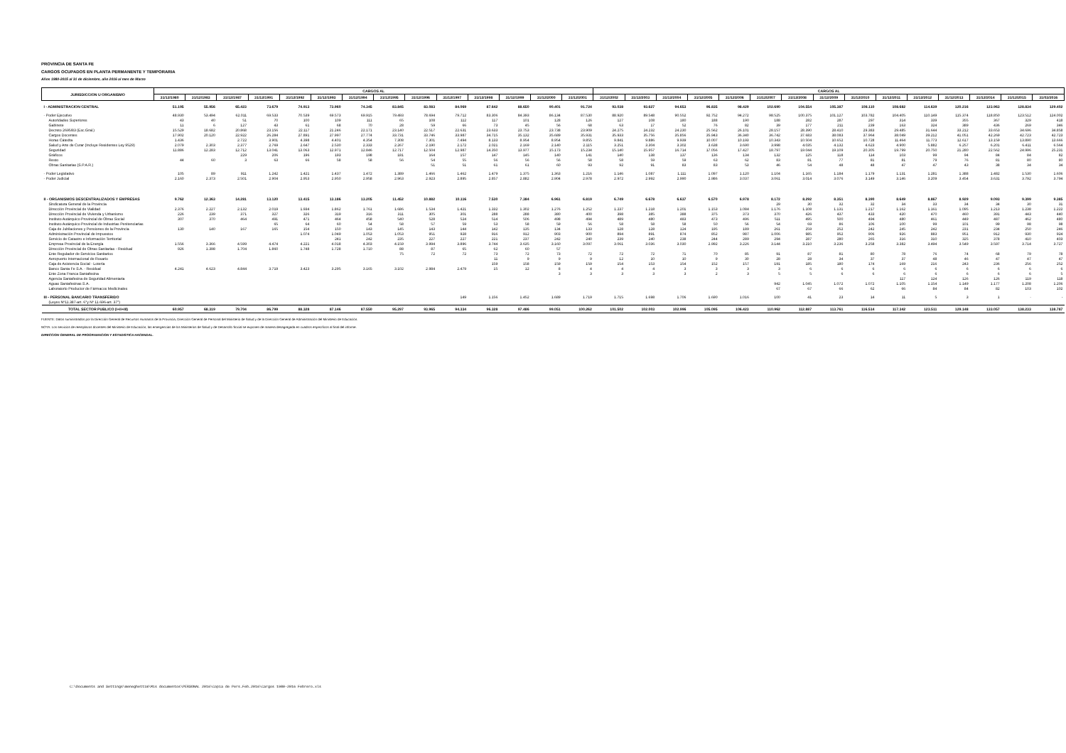PROVINCIA DE SANTA FE
CARGOS OCUPADOS EN PLANTA PERMANENTE Y TEMPORARIA
Años 1980-2015 al 31 de diciembre, año 2016 al mes de Marzo
| JURISDICCION U ORGANISMO | CARGOS AL | | | | | | | | | | | | | | CARGOS AL | | | | | | | | | | | | | | |
| --- | --- | --- | --- | --- | --- | --- | --- | --- | --- | --- | --- | --- | --- | --- | --- | --- | --- | --- | --- | --- | --- | --- | --- | --- | --- | --- | --- | --- | --- |
| | 31/12/1980 | 31/12/1983 | 31/12/1987 | 31/12/1991 | 31/12/1992 | 31/12/1993 | 31/12/1994 | 31/12/1995 | 31/12/1996 | 31/12/1997 | 31/12/1998 | 31/12/1999 | 31/12/2000 | 31/12/2001 | 31/12/2002 | 31/12/2003 | 31/12/2004 | 31/12/2005 | 31/12/2006 | 31/12/2007 | 31/12/2008 | 31/12/2009 | 31/12/2010 | 31/12/2011 | 31/12/2012 | 31/12/2013 | 31/12/2014 | 31/12/2015 | 31/03/2016 |
| I - ADMINISTRACION CENTRAL | 51.195 | 55.956 | 65.423 | 73.679 | 74.913 | 73.960 | 74.345 | 83.845 | 83.083 | 84.069 | 87.642 | 88.650 | 90.401 | 91.724 | 93.038 | 93.627 | 94.653 | 96.835 | 98.429 | 102.690 | 104.554 | 105.387 | 108.110 | 108.682 | 114.639 | 120.216 | 123.963 | 128.834 | 129.402 |
| - Poder Ejecutivo | 48.930 | 53.494 | 62.011 | 69.533 | 70.539 | 69.573 | 69.915 | 79.493 | 78.694 | 79.712 | 83.306 | 84.393 | 86.134 | 87.530 | 88.920 | 89.548 | 90.552 | 92.752 | 94.272 | 98.525 | 100.375 | 101.127 | 103.782 | 104.405 | 110.149 | 115.374 | 118.850 | 123.512 | 124.002 |
| Autoridades Superiores | 43 | 40 | 51 | 70 | 100 | 109 | 111 | 65 | 108 | 112 | 117 | 101 | 128 | 126 | 127 | 108 | 180 | 188 | 190 | 188 | 282 | 287 | 297 | 314 | 339 | 355 | 367 | 329 | 418 |
| Gabinete | 11 | 6 | 127 | 43 | 61 | 68 | 70 | 28 | 59 | 66 | 73 | 45 | 56 | 68 | 63 | 17 | 52 | 76 | 82 | 39 | 177 | 211 | 239 | 163 | 324 | 389 | 436 | 269 | 346 |
| Decreto 2695/83 (Esc.Gral.) | 15.529 | 18.682 | 20.868 | 23.156 | 22.117 | 21.246 | 22.171 | 23.140 | 22.517 | 22.631 | 23.633 | 23.753 | 23.738 | 23.909 | 24.275 | 24.232 | 24.230 | 25.562 | 26.101 | 28.157 | 28.390 | 28.410 | 29.383 | 29.485 | 31.644 | 33.212 | 33.653 | 34.696 | 34.858 |
| Cargos Docentes | 17.902 | 20.120 | 22.922 | 26.284 | 27.891 | 27.997 | 27.774 | 33.731 | 33.746 | 33.987 | 34.715 | 35.132 | 35.689 | 35.931 | 35.933 | 35.756 | 35.856 | 35.943 | 36.340 | 36.742 | 37.683 | 38.083 | 37.964 | 38.049 | 39.212 | 41.051 | 42.269 | 42.723 | 42.723 |
| Horas Cátedra | 1.436 | | 2.722 | 3.901 | 4.398 | 4.401 | 4.354 | 7.308 | 7.301 | 7.494 | 8.133 | 8.954 | 8.954 | 9.855 | 9.841 | 9.886 | 9.939 | 10.007 | 10.193 | 10.343 | 10.504 | 10.652 | 10.728 | 11.464 | 11.773 | 12.617 | 13.159 | 13.890 | 13.666 |
| Salud y Arte de Curar (Incluye Residentes Ley 9529) | 2.079 | 2.303 | 2.377 | 2.769 | 2.647 | 2.530 | 2.333 | 2.267 | 2.190 | 2.172 | 2.021 | 2.169 | 2.140 | 2.115 | 3.251 | 3.304 | 3.302 | 3.638 | 3.690 | 3.998 | 4.035 | 4.132 | 4.623 | 4.900 | 5.882 | 6.257 | 6.201 | 6.411 | 6.564 |
| Seguridad | 11.886 | 12.283 | 12.712 | 13.041 | 13.063 | 12.971 | 12.846 | 12.717 | 12.504 | 12.987 | 14.350 | 13.977 | 15.173 | 15.234 | 15.140 | 15.957 | 16.714 | 17.056 | 17.427 | 18.797 | 19.044 | 19.109 | 20.305 | 19.799 | 20.750 | 21.280 | 22.562 | 24.996 | 25.231 |
| Gráficos | | | 229 | 206 | 196 | 193 | 198 | 181 | 164 | 157 | 147 | 145 | 140 | 141 | 140 | 138 | 137 | 136 | 134 | 132 | 125 | 118 | 114 | 103 | 99 | 94 | 84 | 84 | 82 |
| Resto | 44 | 60 | 3 | 63 | 66 | 58 | 58 | 56 | 54 | 55 | 56 | 56 | 56 | 58 | 58 | 59 | 59 | 63 | 62 | 83 | 81 | 77 | 81 | 81 | 79 | 76 | 81 | 80 | 80 |
| Obras Sanitarias (S.P.A.R.) | | | | | | | | | 51 | 51 | 61 | 61 | 60 | 93 | 92 | 91 | 83 | 83 | 53 | 46 | 54 | 48 | 48 | 47 | 47 | 43 | 38 | 34 | 34 |
| - Poder Legislativo | 105 | 89 | 911 | 1.242 | 1.421 | 1.437 | 1.472 | 1.389 | 1.466 | 1.462 | 1.479 | 1.375 | 1.363 | 1.216 | 1.146 | 1.087 | 1.111 | 1.097 | 1.120 | 1.104 | 1.165 | 1.184 | 1.179 | 1.131 | 1.281 | 1.388 | 1.482 | 1.530 | 1.606 |
| - Poder Judicial | 2.160 | 2.373 | 2.501 | 2.904 | 2.953 | 2.950 | 2.958 | 2.963 | 2.923 | 2.895 | 2.857 | 2.882 | 2.904 | 2.978 | 2.972 | 2.992 | 2.990 | 2.986 | 3.037 | 3.061 | 3.014 | 3.076 | 3.149 | 3.146 | 3.209 | 3.454 | 3.631 | 3.792 | 3.794 |
| II - ORGANISMOS DESCENTRALIZADOS Y EMPRESAS | 9.762 | 12.363 | 14.281 | 13.120 | 13.415 | 13.186 | 13.205 | 11.452 | 10.882 | 10.116 | 7.530 | 7.384 | 6.961 | 6.819 | 6.749 | 6.678 | 6.637 | 6.570 | 6.978 | 8.172 | 8.292 | 8.351 | 8.390 | 8.649 | 8.867 | 8.929 | 9.093 | 9.399 | 9.385 |
| Sindicatura General de la Provincia | | | | | | | | | | | | | | | | | | | | 29 | 30 | 32 | 32 | 34 | 33 | 34 | 34 | 30 | 31 |
| Dirección Provincial de Vialidad | 2.376 | 2.227 | 2.132 | 2.019 | 1.934 | 1.862 | 1.761 | 1.686 | 1.534 | 1.421 | 1.332 | 1.302 | 1.276 | 1.252 | 1.237 | 1.218 | 1.201 | 1.153 | 1.084 | 1.176 | 1.108 | 1.131 | 1.217 | 1.162 | 1.161 | 1.095 | 1.213 | 1.238 | 1.222 |
| Dirección Provincial de Vivienda y Urbanismo | 226 | 239 | 371 | 327 | 326 | 319 | 316 | 311 | 305 | 301 | 288 | 288 | 380 | 400 | 398 | 385 | 388 | 375 | 373 | 370 | 426 | 437 | 433 | 420 | 470 | 460 | 391 | 443 | 440 |
| Instituto Autárquico Provincial de Obras Social | 307 | 370 | 464 | 491 | 471 | 464 | 458 | 540 | 528 | 524 | 514 | 506 | 498 | 494 | 489 | 480 | 483 | 473 | 496 | 511 | 495 | 500 | 494 | 480 | 461 | 449 | 487 | 462 | 480 |
| Instituto Autárquico Provincial de Industrias Penitenciarias | | | | 65 | 64 | 60 | 54 | 58 | 57 | 59 | 53 | 58 | 59 | 56 | 58 | 58 | 58 | 50 | 56 | 54 | 69 | 86 | 106 | 100 | 99 | 101 | 99 | 98 | 98 |
| Caja de Jubilaciones y Pensiones de la Provincia | 130 | 140 | 167 | 165 | 154 | 150 | 143 | 145 | 143 | 144 | 142 | 135 | 134 | 133 | 128 | 128 | 124 | 195 | 189 | 261 | 259 | 252 | 242 | 245 | 242 | 231 | 234 | 250 | 246 |
| Administración Provincial de Impuestos | | | | | 1.074 | 1.049 | 1.053 | 1.053 | 951 | 928 | 916 | 912 | 903 | 900 | 894 | 891 | 874 | 852 | 987 | 1.006 | 985 | 952 | 906 | 926 | 883 | 951 | 912 | 930 | 924 |
| Servicio de Catastro e Información Territorial | | | | | | 241 | 242 | 235 | 227 | 227 | 221 | 237 | 242 | 240 | 239 | 240 | 238 | 244 | 289 | 294 | 287 | 280 | 265 | 316 | 310 | 325 | 378 | 410 | 403 |
| Empresa Provincial de la Energía | 1.556 | 3.366 | 4.599 | 4.474 | 4.221 | 4.018 | 4.303 | 4.159 | 3.994 | 3.896 | 3.744 | 3.635 | 3.160 | 3.097 | 3.061 | 3.036 | 3.030 | 2.992 | 3.226 | 3.144 | 3.210 | 3.236 | 3.258 | 3.382 | 3.494 | 3.549 | 3.597 | 3.714 | 3.727 |
| Dirección Provincial de Obras Sanitarias - Residual | 926 | 1.398 | 1.704 | 1.860 | 1.748 | 1.728 | 1.710 | 88 | 87 | 65 | 62 | 60 | 57 | | | | | | | | | | | | | | | | |
| Ente Regulador de Servicios Sanitarios | | | | | | | | 75 | 72 | 72 | 73 | 72 | 73 | 72 | 72 | 72 | 71 | 70 | 85 | 91 | 87 | 81 | 80 | 78 | 76 | 74 | 68 | 79 | 78 |
| Aeropuerto Internacional de Rosario | | | | | | | | | | | 11 | 9 | 9 | 9 | 12 | 10 | 10 | 9 | 30 | 28 | 28 | 34 | 37 | 37 | 48 | 46 | 47 | 47 | 47 |
| Caja de Asistencia Social - Lotería | | | | | | | | | | | 159 | 158 | 159 | 159 | 154 | 153 | 154 | 152 | 157 | 191 | 185 | 180 | 174 | 169 | 216 | 243 | 236 | 256 | 252 |
| Banco Santa Fe S.A. - Residual | 4.241 | 4.623 | 4.844 | 3.719 | 3.423 | 3.295 | 3.165 | 3.102 | 2.984 | 2.479 | 15 | 12 | 8 | 4 | 4 | 4 | 3 | 3 | 3 | 3 | 6 | 6 | 6 | 6 | 6 | 6 | 6 | 6 | 6 |
| Ente Zona Franca Santafesina | | | | | | | | | | | | | 3 | 3 | 3 | 3 | 3 | 2 | 3 | 5 | 5 | 6 | 6 | 6 | 6 | 6 | 6 | 6 | 5 |
| Agencia Santafesina de Seguridad Alimentaria | | | | | | | | | | | | | | | | | | | | | | | | 117 | 124 | 126 | 126 | 119 | 118 |
| Aguas Santafesinas S.A. | | | | | | | | | | | | | | | | | | | | 942 | 1.045 | 1.072 | 1.072 | 1.105 | 1.154 | 1.149 | 1.177 | 1.208 | 1.206 |
| Laboratorio Productor de Fármacos Medicinales | | | | | | | | | | | | | | | | | | | | 67 | 67 | 66 | 62 | 66 | 84 | 84 | 82 | 103 | 102 |
| III - PERSONAL BANCARIO TRANSFERIDO | | | | | | | | | | 149 | 1.156 | 1.452 | 1.689 | 1.719 | 1.715 | 1.698 | 1.706 | 1.690 | 1.016 | 100 | 41 | 23 | 14 | 11 | 5 | 3 | 1 | - | - |
| (Leyes Nº11.387-art. 6°y Nº 11.696-art. 37°) | | | | | | | | | | | | | | | | | | | | | | | | | | | | | |
| TOTAL SECTOR PUBLICO (I+II+III) | 60.957 | 68.319 | 79.704 | 86.799 | 88.328 | 87.146 | 87.550 | 95.297 | 93.965 | 94.334 | 96.328 | 97.486 | 99.051 | 100.262 | 101.502 | 102.003 | 102.996 | 105.095 | 106.423 | 110.962 | 112.887 | 113.761 | 116.514 | 117.342 | 123.511 | 129.148 | 133.057 | 138.233 | 138.787 |
FUENTE: Datos suministrados por la Dirección General de Recursos Humanos de la Provincia, Dirección General de Personal del Ministerio de Salud y de la Dirección General de Administración del Ministerio de Educación.
NOTA: Los servicios de reemplazos docentes del Ministerio de Educación, las emergencias de los Ministerios de Salud y de Desarrollo Social se exponen de manera desagregada en cuadros específicos al final del informe.
DIRECCION GENERAL DE PROGRAMACION Y ESTADISTICA HACENDAL.
C:\Documents and Settings\meneghettim\Mis documentos\PERSONAL 2016\Copia de Pers.Feb.2016\Cargos 1980-2016 Febrero.xls